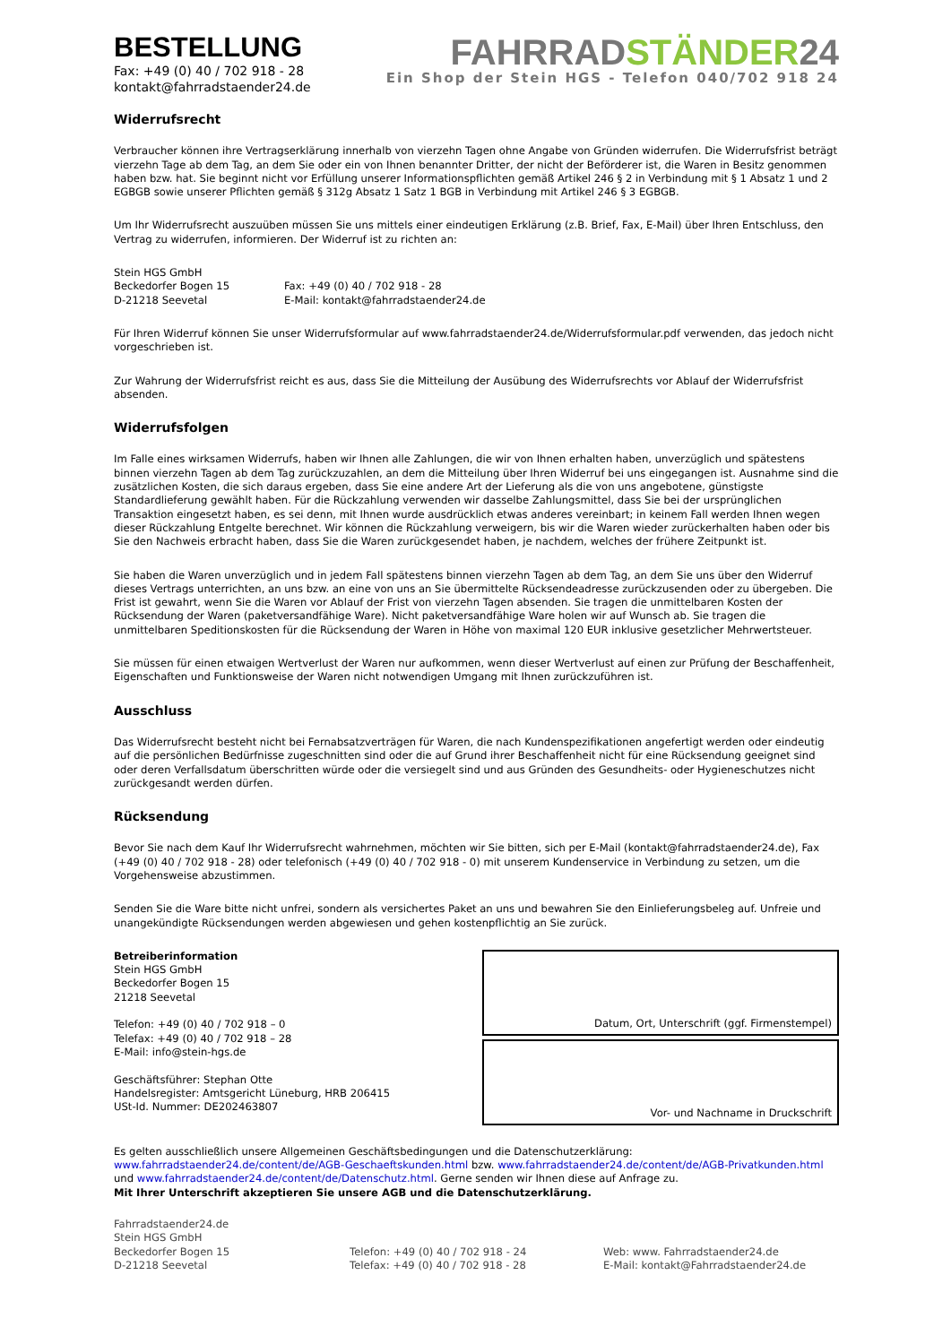BESTELLUNG
Fax: +49 (0) 40 / 702 918 - 28
kontakt@fahrradstaender24.de
FAHRRADSTÄNDER24
Ein Shop der Stein HGS - Telefon 040/702 918 24
Widerrufsrecht
Verbraucher können ihre Vertragserklärung innerhalb von vierzehn Tagen ohne Angabe von Gründen widerrufen. Die Widerrufsfrist beträgt vierzehn Tage ab dem Tag, an dem Sie oder ein von Ihnen benannter Dritter, der nicht der Beförderer ist, die Waren in Besitz genommen haben bzw. hat. Sie beginnt nicht vor Erfüllung unserer Informationspflichten gemäß Artikel 246 § 2 in Verbindung mit § 1 Absatz 1 und 2 EGBGB sowie unserer Pflichten gemäß § 312g Absatz 1 Satz 1 BGB in Verbindung mit Artikel 246 § 3 EGBGB.
Um Ihr Widerrufsrecht auszuüben müssen Sie uns mittels einer eindeutigen Erklärung (z.B. Brief, Fax, E-Mail) über Ihren Entschluss, den Vertrag zu widerrufen, informieren. Der Widerruf ist zu richten an:
Stein HGS GmbH
Beckedorfer Bogen 15
D-21218 Seevetal
Fax: +49 (0) 40 / 702 918 - 28
E-Mail: kontakt@fahrradstaender24.de
Für Ihren Widerruf können Sie unser Widerrufsformular auf www.fahrradstaender24.de/Widerrufsformular.pdf verwenden, das jedoch nicht vorgeschrieben ist.
Zur Wahrung der Widerrufsfrist reicht es aus, dass Sie die Mitteilung der Ausübung des Widerrufsrechts vor Ablauf der Widerrufsfrist absenden.
Widerrufsfolgen
Im Falle eines wirksamen Widerrufs, haben wir Ihnen alle Zahlungen, die wir von Ihnen erhalten haben, unverzüglich und spätestens binnen vierzehn Tagen ab dem Tag zurückzuzahlen, an dem die Mitteilung über Ihren Widerruf bei uns eingegangen ist. Ausnahme sind die zusätzlichen Kosten, die sich daraus ergeben, dass Sie eine andere Art der Lieferung als die von uns angebotene, günstigste Standardlieferung gewählt haben. Für die Rückzahlung verwenden wir dasselbe Zahlungsmittel, dass Sie bei der ursprünglichen Transaktion eingesetzt haben, es sei denn, mit Ihnen wurde ausdrücklich etwas anderes vereinbart; in keinem Fall werden Ihnen wegen dieser Rückzahlung Entgelte berechnet. Wir können die Rückzahlung verweigern, bis wir die Waren wieder zurückerhalten haben oder bis Sie den Nachweis erbracht haben, dass Sie die Waren zurückgesendet haben, je nachdem, welches der frühere Zeitpunkt ist.
Sie haben die Waren unverzüglich und in jedem Fall spätestens binnen vierzehn Tagen ab dem Tag, an dem Sie uns über den Widerruf dieses Vertrags unterrichten, an uns bzw. an eine von uns an Sie übermittelte Rücksendeadresse zurückzusenden oder zu übergeben. Die Frist ist gewahrt, wenn Sie die Waren vor Ablauf der Frist von vierzehn Tagen absenden. Sie tragen die unmittelbaren Kosten der Rücksendung der Waren (paketversandfähige Ware). Nicht paketversandfähige Ware holen wir auf Wunsch ab. Sie tragen die unmittelbaren Speditionskosten für die Rücksendung der Waren in Höhe von maximal 120 EUR inklusive gesetzlicher Mehrwertsteuer.
Sie müssen für einen etwaigen Wertverlust der Waren nur aufkommen, wenn dieser Wertverlust auf einen zur Prüfung der Beschaffenheit, Eigenschaften und Funktionsweise der Waren nicht notwendigen Umgang mit Ihnen zurückzuführen ist.
Ausschluss
Das Widerrufsrecht besteht nicht bei Fernabsatzverträgen für Waren, die nach Kundenspezifikationen angefertigt werden oder eindeutig auf die persönlichen Bedürfnisse zugeschnitten sind oder die auf Grund ihrer Beschaffenheit nicht für eine Rücksendung geeignet sind oder deren Verfallsdatum überschritten würde oder die versiegelt sind und aus Gründen des Gesundheits- oder Hygieneschutzes nicht zurückgesandt werden dürfen.
Rücksendung
Bevor Sie nach dem Kauf Ihr Widerrufsrecht wahrnehmen, möchten wir Sie bitten, sich per E-Mail (kontakt@fahrradstaender24.de), Fax (+49 (0) 40 / 702 918 - 28) oder telefonisch (+49 (0) 40 / 702 918 - 0) mit unserem Kundenservice in Verbindung zu setzen, um die Vorgehensweise abzustimmen.
Senden Sie die Ware bitte nicht unfrei, sondern als versichertes Paket an uns und bewahren Sie den Einlieferungsbeleg auf. Unfreie und unangekündigte Rücksendungen werden abgewiesen und gehen kostenpflichtig an Sie zurück.
Betreiberinformation
Stein HGS GmbH
Beckedorfer Bogen 15
21218 Seevetal
Telefon: +49 (0) 40 / 702 918 – 0
Telefax: +49 (0) 40 / 702 918 – 28
E-Mail: info@stein-hgs.de
Geschäftsführer: Stephan Otte
Handelsregister: Amtsgericht Lüneburg, HRB 206415
USt-Id. Nummer: DE202463807
Datum, Ort, Unterschrift (ggf. Firmenstempel)
Vor- und Nachname in Druckschrift
Es gelten ausschließlich unsere Allgemeinen Geschäftsbedingungen und die Datenschutzerklärung: www.fahrradstaender24.de/content/de/AGB-Geschaeftskunden.html bzw. www.fahrradstaender24.de/content/de/AGB-Privatkunden.html und www.fahrradstaender24.de/content/de/Datenschutz.html. Gerne senden wir Ihnen diese auf Anfrage zu.
Mit Ihrer Unterschrift akzeptieren Sie unsere AGB und die Datenschutzerklärung.
Fahrradstaender24.de
Stein HGS GmbH
Beckedorfer Bogen 15
D-21218 Seevetal
Telefon: +49 (0) 40 / 702 918 - 24
Telefax: +49 (0) 40 / 702 918 - 28
Web: www. Fahrradstaender24.de
E-Mail: kontakt@Fahrradstaender24.de